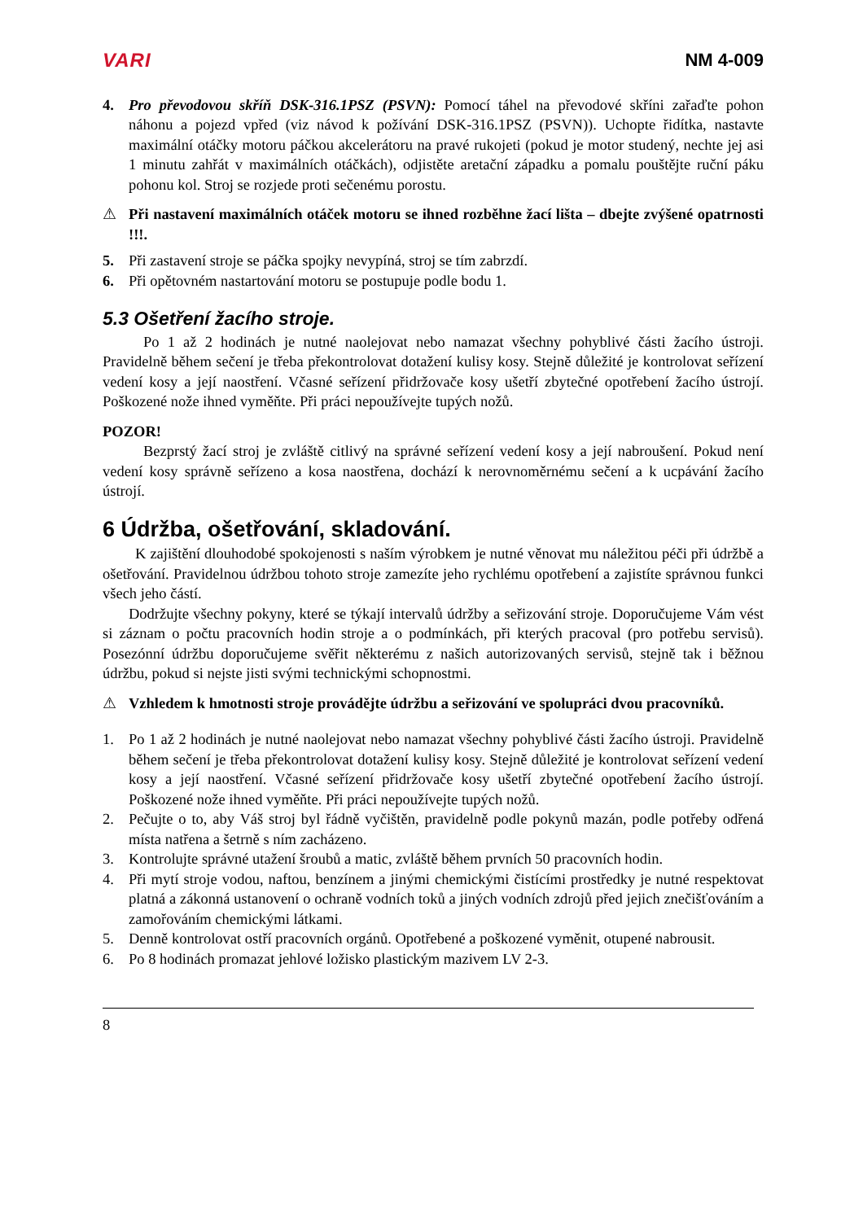VARI NM 4-009
4. Pro převodovou skříň DSK-316.1PSZ (PSVN): Pomocí táhel na převodové skříni zařaďte pohon náhonu a pojezd vpřed (viz návod k požívání DSK-316.1PSZ (PSVN)). Uchopte řidítka, nastavte maximální otáčky motoru páčkou akcelerátoru na pravé rukojeti (pokud je motor studený, nechte jej asi 1 minutu zahřát v maximálních otáčkách), odjistěte aretační západku a pomalu pouštějte ruční páku pohonu kol. Stroj se rozjede proti sečenému porostu.
⚠ Při nastavení maximálních otáček motoru se ihned rozběhne žací lišta – dbejte zvýšené opatrnosti !!!.
5. Při zastavení stroje se páčka spojky nevypíná, stroj se tím zabrzdí.
6. Při opětovném nastartování motoru se postupuje podle bodu 1.
5.3 Ošetření žacího stroje.
Po 1 až 2 hodinách je nutné naolejovat nebo namazat všechny pohyblivé části žacího ústroji. Pravidelně během sečení je třeba překontrolovat dotažení kulisy kosy. Stejně důležité je kontrolovat seřízení vedení kosy a její naostření. Včasné seřízení přidržovače kosy ušetří zbytečné opotřebení žacího ústrojí. Poškozené nože ihned vyměňte. Při práci nepoužívejte tupých nožů.
POZOR!
Bezprstý žací stroj je zvláště citlivý na správné seřízení vedení kosy a její nabroušení. Pokud není vedení kosy správně seřízeno a kosa naostřena, dochází k nerovnoměrnému sečení a k ucpávání žacího ústrojí.
6 Údržba, ošetřování, skladování.
K zajištění dlouhodobé spokojenosti s naším výrobkem je nutné věnovat mu náležitou péči při údržbě a ošetřování. Pravidelnou údržbou tohoto stroje zamezíte jeho rychlému opotřebení a zajistíte správnou funkci všech jeho částí.
Dodržujte všechny pokyny, které se týkají intervalů údržby a seřizování stroje. Doporučujeme Vám vést si záznam o počtu pracovních hodin stroje a o podmínkách, při kterých pracoval (pro potřebu servisů). Posezónní údržbu doporučujeme svěřit některému z našich autorizovaných servisů, stejně tak i běžnou údržbu, pokud si nejste jisti svými technickými schopnostmi.
⚠ Vzhledem k hmotnosti stroje provádějte údržbu a seřizování ve spolupráci dvou pracovníků.
1. Po 1 až 2 hodinách je nutné naolejovat nebo namazat všechny pohyblivé části žacího ústroji. Pravidelně během sečení je třeba překontrolovat dotažení kulisy kosy. Stejně důležité je kontrolovat seřízení vedení kosy a její naostření. Včasné seřízení přidržovače kosy ušetří zbytečné opotřebení žacího ústrojí. Poškozené nože ihned vyměňte. Při práci nepoužívejte tupých nožů.
2. Pečujte o to, aby Váš stroj byl řádně vyčištěn, pravidelně podle pokynů mazán, podle potřeby odřená místa natřena a šetrně s ním zacházeno.
3. Kontrolujte správné utažení šroubů a matic, zvláště během prvních 50 pracovních hodin.
4. Při mytí stroje vodou, naftou, benzínem a jinými chemickými čistícími prostředky je nutné respektovat platná a zákonná ustanovení o ochraně vodních toků a jiných vodních zdrojů před jejich znečišťováním a zamořováním chemickými látkami.
5. Denně kontrolovat ostří pracovních orgánů. Opotřebené a poškozené vyměnit, otupené nabrousit.
6. Po 8 hodinách promazat jehlové ložisko plastickým mazivem LV 2-3.
8